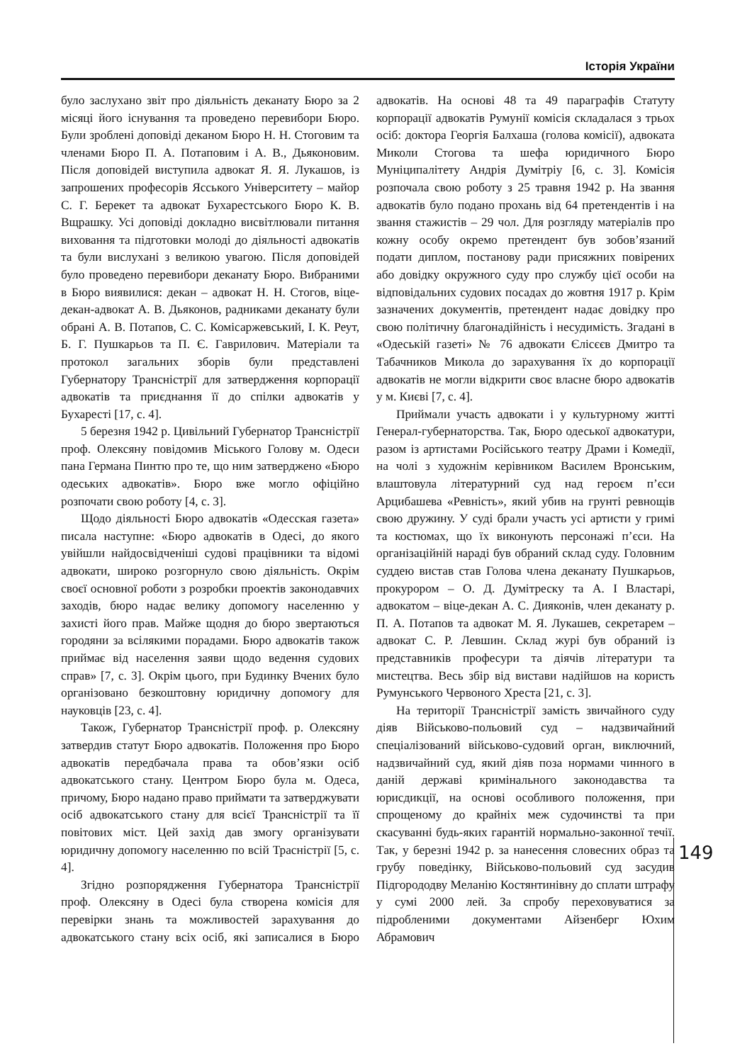Історія України
було заслухано звіт про діяльність деканату Бюро за 2 місяці його існування та проведено перевибори Бюро. Були зроблені доповіді деканом Бюро Н. Н. Стоговим та членами Бюро П. А. Потаповим і А. В., Дьяконовим. Після доповідей виступила адвокат Я. Я. Лукашов, із запрошених професорів Ясського Університету – майор С. Г. Берекет та адвокат Бухарестського Бюро К. В. Вщрашку. Усі доповіді докладно висвітлювали питання виховання та підготовки молоді до діяльності адвокатів та були вислухані з великою увагою. Після доповідей було проведено перевибори деканату Бюро. Вибраними в Бюро виявилися: декан – адвокат Н. Н. Стогов, віце-декан-адвокат А. В. Дьяконов, радниками деканату були обрані А. В. Потапов, С. С. Комісаржевський, І. К. Реут, Б. Г. Пушкарьов та П. Є. Гаврилович. Матеріали та протокол загальних зборів були представлені Губернатору Трансністрії для затвердження корпорації адвокатів та приєднання її до спілки адвокатів у Бухаресті [17, с. 4].
5 березня 1942 р. Цивільний Губернатор Трансністрії проф. Олексяну повідомив Міського Голову м. Одеси пана Германа Пинтю про те, що ним затверджено «Бюро одеських адвокатів». Бюро вже могло офіційно розпочати свою роботу [4, с. 3].
Щодо діяльності Бюро адвокатів «Одесская газета» писала наступне: «Бюро адвокатів в Одесі, до якого увійшли найдосвідченіші судові працівники та відомі адвокати, широко розгорнуло свою діяльність. Окрім своєї основної роботи з розробки проектів законодавчих заходів, бюро надає велику допомогу населенню у захисті його прав. Майже щодня до бюро звертаються городяни за всілякими порадами. Бюро адвокатів також приймає від населення заяви щодо ведення судових справ» [7, с. 3]. Окрім цього, при Будинку Вчених було організовано безкоштовну юридичну допомогу для науковців [23, с. 4].
Також, Губернатор Трансністрії проф. р. Олексяну затвердив статут Бюро адвокатів. Положення про Бюро адвокатів передбачала права та обов’язки осіб адвокатського стану. Центром Бюро була м. Одеса, причому, Бюро надано право приймати та затверджувати осіб адвокатського стану для всієї Трансністрії та її повітових міст. Цей захід дав змогу організувати юридичну допомогу населенню по всій Трасністрії [5, с. 4].
Згідно розпорядження Губернатора Трансністрії проф. Олексяну в Одесі була створена комісія для перевірки знань та можливостей зарахування до адвокатського стану всіх осіб, які записалися в Бюро адвокатів. На основі 48 та 49 параграфів Статуту корпорації адвокатів Румунії комісія складалася з трьох осіб: доктора Георгія Балхаша (голова комісії), адвоката Миколи Стогова та шефа юридичного Бюро Муніципалітету Андрія Думітріу [6, с. 3]. Комісія розпочала свою роботу з 25 травня 1942 р. На звання адвокатів було подано прохань від 64 претендентів і на звання стажистів – 29 чол. Для розгляду матеріалів про кожну особу окремо претендент був зобов’язаний подати диплом, постанову ради присяжних повірених або довідку окружного суду про службу цієї особи на відповідальних судових посадах до жовтня 1917 р. Крім зазначених документів, претендент надає довідку про свою політичну благонадійність і несудимість. Згадані в «Одеській газеті» № 76 адвокати Єлісєєв Дмитро та Табачников Микола до зарахування їх до корпорації адвокатів не могли відкрити своє власне бюро адвокатів у м. Києві [7, с. 4].
Приймали участь адвокати і у культурному житті Генерал-губернаторства. Так, Бюро одеської адвокатури, разом із артистами Російського театру Драми і Комедії, на чолі з художнім керівником Василем Вронським, влаштовула літературний суд над героєм п’єси Арцибашева «Ревність», який убив на грунті ревнощів свою дружину. У суді брали участь усі артисти у гримі та костюмах, що їх виконують персонажі п’єси. На організаційній нараді був обраний склад суду. Головним суддею вистав став Голова члена деканату Пушкарьов, прокурором – О. Д. Думітреску та А. І Властарі, адвокатом – віце-декан А. С. Дияконів, член деканату р. П. А. Потапов та адвокат М. Я. Лукашев, секретарем – адвокат С. Р. Левшин. Склад журі був обраний із представників професури та діячів літератури та мистецтва. Весь збір від вистави надійшов на користь Румунського Червоного Хреста [21, с. 3].
На території Трансністрії замість звичайного суду діяв Військово-польовий суд – надзвичайний спеціалізований військово-судовий орган, виключний, надзвичайний суд, який діяв поза нормами чинного в даній державі кримінального законодавства та юрисдикції, на основі особливого положення, при спрощеному до крайніх меж судочинстві та при скасуванні будь-яких гарантій нормально-законної течії. Так, у березні 1942 р. за нанесення словесних образ та грубу поведінку, Військово-польовий суд засудив Підгорододву Меланію Костянтинівну до сплати штрафу у сумі 2000 лей. За спробу переховуватися за підробленими документами Айзенберг Юхим Абрамович
149